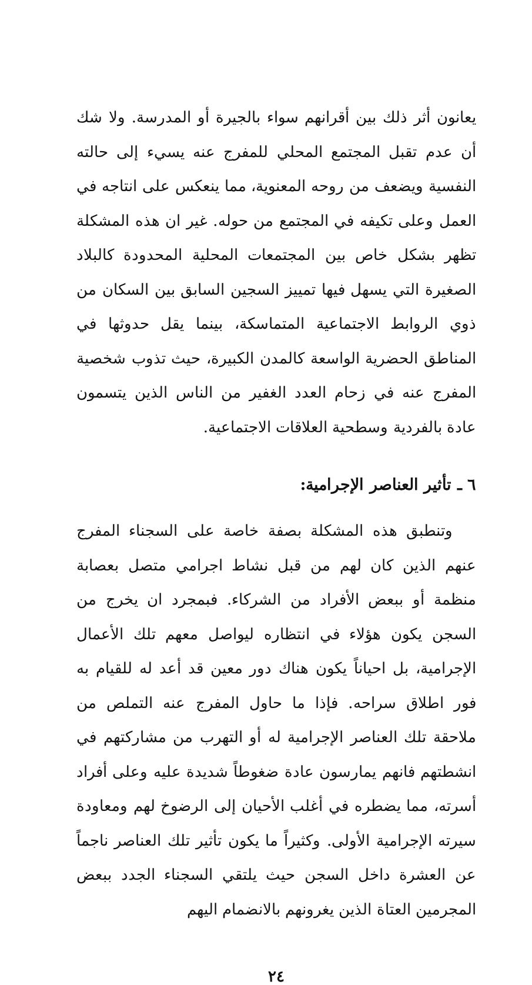يعانون أثر ذلك بين أقرانهم سواء بالجيرة أو المدرسة. ولا شك أن عدم تقبل المجتمع المحلي للمفرج عنه يسيء إلى حالته النفسية ويضعف من روحه المعنوية، مما ينعكس على انتاجه في العمل وعلى تكيفه في المجتمع من حوله. غير ان هذه المشكلة تظهر بشكل خاص بين المجتمعات المحلية المحدودة كالبلاد الصغيرة التي يسهل فيها تمييز السجين السابق بين السكان من ذوي الروابط الاجتماعية المتماسكة، بينما يقل حدوثها في المناطق الحضرية الواسعة كالمدن الكبيرة، حيث تذوب شخصية المفرج عنه في زحام العدد الغفير من الناس الذين يتسمون عادة بالفردية وسطحية العلاقات الاجتماعية.
٦ ـ تأثير العناصر الإجرامية:
وتنطبق هذه المشكلة بصفة خاصة على السجناء المفرج عنهم الذين كان لهم من قبل نشاط اجرامي متصل بعصابة منظمة أو ببعض الأفراد من الشركاء. فبمجرد ان يخرج من السجن يكون هؤلاء في انتظاره ليواصل معهم تلك الأعمال الإجرامية، بل احياناً يكون هناك دور معين قد أعد له للقيام به فور اطلاق سراحه. فإذا ما حاول المفرج عنه التملص من ملاحقة تلك العناصر الإجرامية له أو التهرب من مشاركتهم في انشطتهم فانهم يمارسون عادة ضغوطاً شديدة عليه وعلى أفراد أسرته، مما يضطره في أغلب الأحيان إلى الرضوخ لهم ومعاودة سيرته الإجرامية الأولى. وكثيراً ما يكون تأثير تلك العناصر ناجماً عن العشرة داخل السجن حيث يلتقي السجناء الجدد ببعض المجرمين العتاة الذين يغرونهم بالانضمام اليهم
٢٤